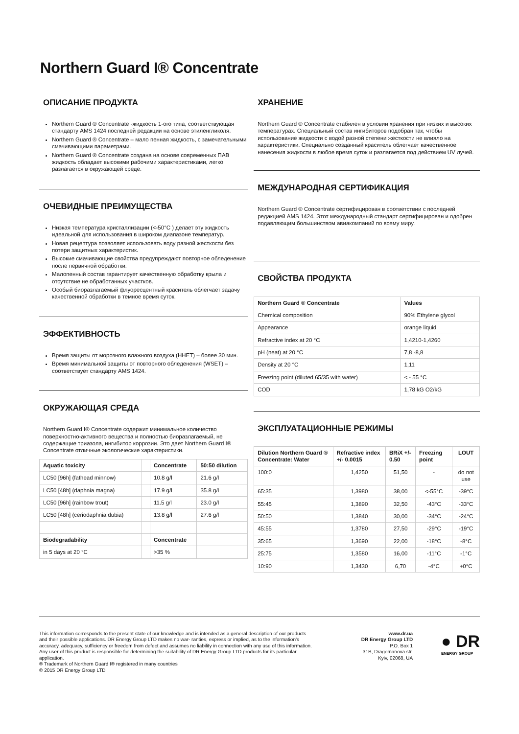Northern Guard I® Concentrate
ОПИСАНИЕ ПРОДУКТА
Northern Guard ® Concentrate -жидкость 1-ого типа, соответствующая стандарту AMS 1424 последней редакции на основе этиленгликоля.
Northern Guard ® Concentrate – мало пенная жидкость, с замечательными смачивающими параметрами.
Northern Guard ® Concentrate создана на основе современных ПАВ жидкость обладает высокими рабочими характеристиками, легко разлагается в окружающей среде.
ОЧЕВИДНЫЕ ПРЕИМУЩЕСТВА
Низкая температура кристаллизации (<-50°C ) делает эту жидкость идеальной для использования в широком диапазоне температур.
Новая рецептура позволяет использовать воду разной жесткости без потери защитных характеристик.
Высокие смачивающие свойства предупреждают повторное обледенение после первичной обработки.
Малопенный состав гарантирует качественную обработку крыла и отсутствие не обработанных участков.
Особый биоразлагаемый флуоресцентный краситель облегчает задачу качественной обработки в темное время суток.
ЭФФЕКТИВНОСТЬ
Время защиты от морозного влажного воздуха (HHET) – более 30 мин.
Время минимальной защиты от повторного обледенения (WSET) – соответствует стандарту AMS 1424.
ОКРУЖАЮЩАЯ СРЕДА
Northern Guard I® Concentrate содержит минимальное количество поверхностно-активного вещества и полностью биоразлагаемый, не содержащие триазола, ингибитор коррозии. Это дает Northern Guard I® Concentrate отличные экологические характеристики.
| Aquatic toxicity | | Concentrate | 50:50 dilution |
| --- | --- | --- | --- |
| LC50 [96h] (fathead minnow) | | 10.8 g/l | 21.6 g/l |
| LC50 [48h] (daphnia magna) | | 17.9 g/l | 35.8 g/l |
| LC50 [96h] (rainbow trout) | | 11.5 g/l | 23.0 g/l |
| LC50 [48h] (ceriodaphnia dubia) | | 13.8 g/l | 27.6 g/l |
| Biodegradability | | Concentrate | |
| in 5 days at 20 °C | | >35 % | |
ХРАНЕНИЕ
Northern Guard ® Concentrate стабилен в условии хранения при низких и высоких температурах. Специальный состав ингибиторов подобран так, чтобы использование жидкости с водой разной степени жесткости не влияло на характеристики. Специально созданный краситель облегчает качественное нанесения жидкости в любое время суток и разлагается под действием UV лучей.
МЕЖДУНАРОДНАЯ СЕРТИФИКАЦИЯ
Northern Guard ® Concentrate сертифицирован в соответствии с последней редакцией AMS 1424. Этот международный стандарт сертифицирован и одобрен подавляющим большинством авиакомпаний по всему миру.
СВОЙСТВА ПРОДУКТА
| Northern Guard ® Concentrate | Values |
| --- | --- |
| Chemical composition | 90% Ethylene glycol |
| Appearance | orange liquid |
| Refractive index at 20 °C | 1,4210-1,4260 |
| pH (neat) at 20 °C | 7,8 -8,8 |
| Density at 20 °C | 1,11 |
| Freezing point (diluted 65/35 with water) | < - 55 °C |
| COD | 1,78 kG O2/kG |
ЭКСПЛУАТАЦИОННЫЕ РЕЖИМЫ
| Dilution Northern Guard ® Concentrate: Water | Refractive index +/- 0.0015 | BRiX +/- 0.50 | Freezing point | LOUT |
| --- | --- | --- | --- | --- |
| 100:0 | 1,4250 | 51,50 | - | do not use |
| 65:35 | 1,3980 | 38,00 | <-55°C | -39°C |
| 55:45 | 1,3890 | 32,50 | -43°C | -33°C |
| 50:50 | 1,3840 | 30,00 | -34°C | -24°C |
| 45:55 | 1,3780 | 27,50 | -29°C | -19°C |
| 35:65 | 1,3690 | 22,00 | -18°C | -8°C |
| 25:75 | 1,3580 | 16,00 | -11°C | -1°C |
| 10:90 | 1,3430 | 6,70 | -4°C | +0°C |
This information corresponds to the present state of our knowledge and is intended as a general description of our products and their possible applications. DR Energy Group LTD makes no war- ranties, express or implied, as to the information’s accuracy, adequacy, sufficiency or freedom from defect and assumes no liability in connection with any use of this information. Any user of this product is responsible for determining the suitability of DR Energy Group LTD products for its particular application.
® Trademark of Northern Guard I® registered in many countries
© 2015 DR Energy Group LTD
www.dr.ua
DR Energy Group LTD
P.O. Box 1
31B, Dragomanova str.
Kyiv, 02068, UA
● DR
ENERGY GROUP